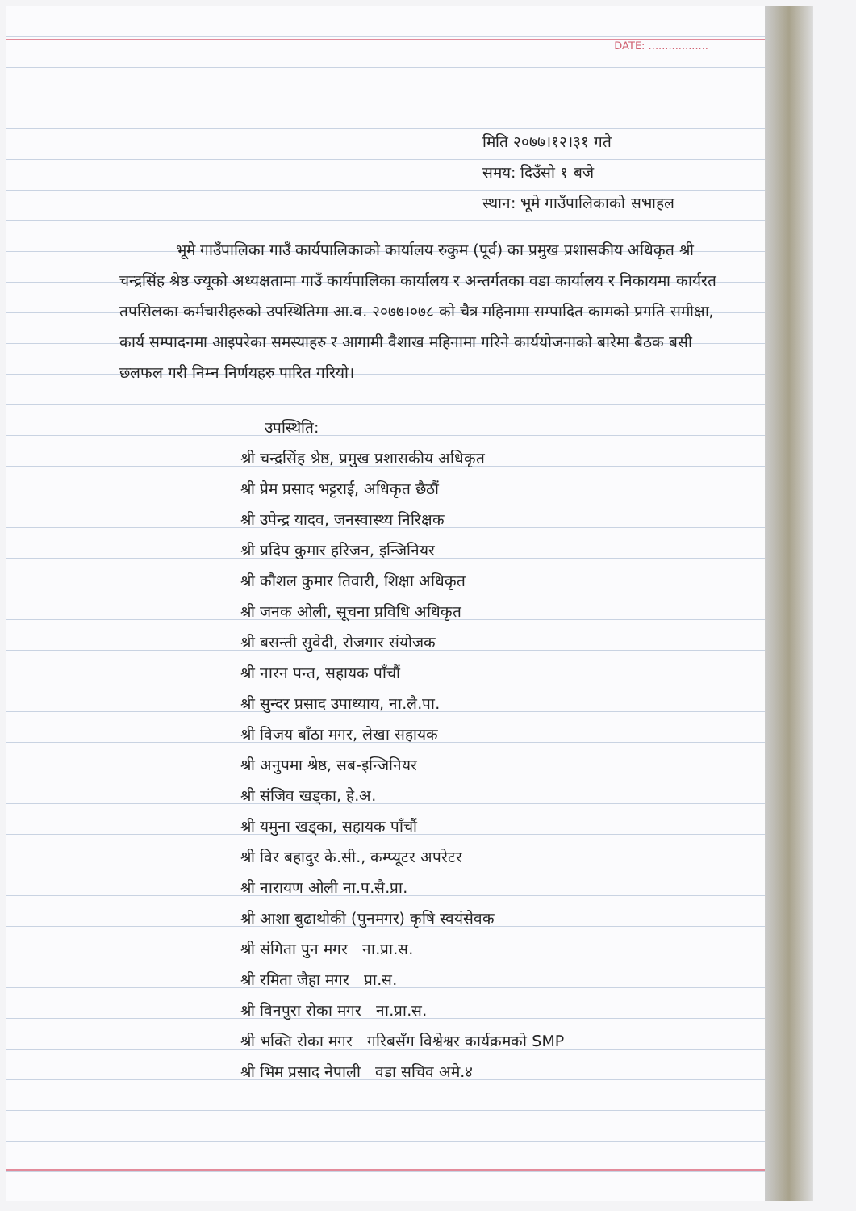DATE: ..................
मिति २०७७।१२।३१ गते
समय: दिउँसो १ बजे
स्थान: भूमे गाउँपालिकाको सभाहल
भूमे गाउँपालिका गाउँ कार्यपालिकाको कार्यालय रुकुम (पूर्व) का प्रमुख प्रशासकीय अधिकृत श्री चन्द्रसिंह श्रेष्ठ ज्यूको अध्यक्षतामा गाउँ कार्यपालिका कार्यालय र अन्तर्गतका वडा कार्यालय र निकायमा कार्यरत तपसिलका कर्मचारीहरुको उपस्थितिमा आ.व. २०७७।०७८ को चैत्र महिनामा सम्पादित कामको प्रगति समीक्षा, कार्य सम्पादनमा आइपरेका समस्याहरु र आगामी वैशाख महिनामा गरिने कार्ययोजनाको बारेमा बैठक बसी छलफल गरी निम्न निर्णयहरु पारित गरियो।
उपस्थिति:
श्री चन्द्रसिंह श्रेष्ठ, प्रमुख प्रशासकीय अधिकृत
श्री प्रेम प्रसाद भट्टराई, अधिकृत छैठौं
श्री उपेन्द्र यादव, जनस्वास्थ्य निरिक्षक
श्री प्रदिप कुमार हरिजन, इन्जिनियर
श्री कौशल कुमार तिवारी, शिक्षा अधिकृत
श्री जनक ओली, सूचना प्रविधि अधिकृत
श्री बसन्ती सुवेदी, रोजगार संयोजक
श्री नारन पन्त, सहायक पाँचौं
श्री सुन्दर प्रसाद उपाध्याय, ना.लै.पा.
श्री विजय बाँठा मगर, लेखा सहायक
श्री अनुपमा श्रेष्ठ, सब-इन्जिनियर
श्री संजिव खड्का, हे.अ.
श्री यमुना खड्का, सहायक पाँचौं
श्री विर बहादुर के.सी., कम्प्यूटर अपरेटर
श्री नारायण ओली ना.प.सै.प्रा.
श्री आशा बुढाथोकी (पुनमगर) कृषि स्वयंसेवक
श्री संगिता पुन मगर ना.प्रा.स.
श्री रमिता जैहा मगर प्रा.स.
श्री विनपुरा रोका मगर ना.प्रा.स.
श्री भक्ति रोका मगर गरिबसँग विश्वेश्वर कार्यक्रमको SMP
श्री भिम प्रसाद नेपाली वडा सचिव अमे.४